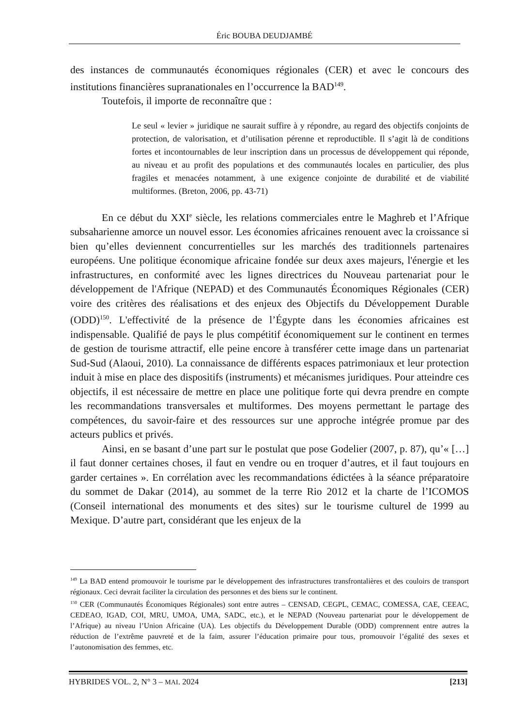Éric BOUBA DEUDJAMBÉ
des instances de communautés économiques régionales (CER) et avec le concours des institutions financières supranationales en l’occurrence la BAD<sup>149</sup>.
Toutefois, il importe de reconnaître que :
Le seul « levier » juridique ne saurait suffire à y répondre, au regard des objectifs conjoints de protection, de valorisation, et d’utilisation pérenne et reproductible. Il s’agit là de conditions fortes et incontournables de leur inscription dans un processus de développement qui réponde, au niveau et au profit des populations et des communautés locales en particulier, des plus fragiles et menacées notamment, à une exigence conjointe de durabilité et de viabilité multiformes. (Breton, 2006, pp. 43-71)
En ce début du XXI<sup>e</sup> siècle, les relations commerciales entre le Maghreb et l’Afrique subsaharienne amorce un nouvel essor. Les économies africaines renouent avec la croissance si bien qu’elles deviennent concurrentielles sur les marchés des traditionnels partenaires européens. Une politique économique africaine fondée sur deux axes majeurs, l'énergie et les infrastructures, en conformité avec les lignes directrices du Nouveau partenariat pour le développement de l'Afrique (NEPAD) et des Communautés Économiques Régionales (CER) voire des critères des réalisations et des enjeux des Objectifs du Développement Durable (ODD)<sup>150</sup>. L'effectivité de la présence de l’Égypte dans les économies africaines est indispensable. Qualifié de pays le plus compétitif économiquement sur le continent en termes de gestion de tourisme attractif, elle peine encore à transférer cette image dans un partenariat Sud-Sud (Alaoui, 2010). La connaissance de différents espaces patrimoniaux et leur protection induit à mise en place des dispositifs (instruments) et mécanismes juridiques. Pour atteindre ces objectifs, il est nécessaire de mettre en place une politique forte qui devra prendre en compte les recommandations transversales et multiformes. Des moyens permettant le partage des compétences, du savoir-faire et des ressources sur une approche intégrée promue par des acteurs publics et privés.
Ainsi, en se basant d’une part sur le postulat que pose Godelier (2007, p. 87), qu’« […] il faut donner certaines choses, il faut en vendre ou en troquer d’autres, et il faut toujours en garder certaines ». En corrélation avec les recommandations édictées à la séance préparatoire du sommet de Dakar (2014), au sommet de la terre Rio 2012 et la charte de l’ICOMOS (Conseil international des monuments et des sites) sur le tourisme culturel de 1999 au Mexique. D’autre part, considérant que les enjeux de la
<sup>149</sup> La BAD entend promouvoir le tourisme par le développement des infrastructures transfrontalières et des couloirs de transport régionaux. Ceci devrait faciliter la circulation des personnes et des biens sur le continent.
<sup>150</sup> CER (Communautés Économiques Régionales) sont entre autres – CENSAD, CEGPL, CEMAC, COMESSA, CAE, CEEAC, CEDEAO, IGAD, COI, MRU, UMOA, UMA, SADC, etc.), et le NEPAD (Nouveau partenariat pour le développement de l’Afrique) au niveau l’Union Africaine (UA). Les objectifs du Développement Durable (ODD) comprennent entre autres la réduction de l’extrême pauvreté et de la faim, assurer l’éducation primaire pour tous, promouvoir l’égalité des sexes et l’autonomisation des femmes, etc.
HYBRIDES VOL. 2, N° 3 – MAI. 2024 [213]